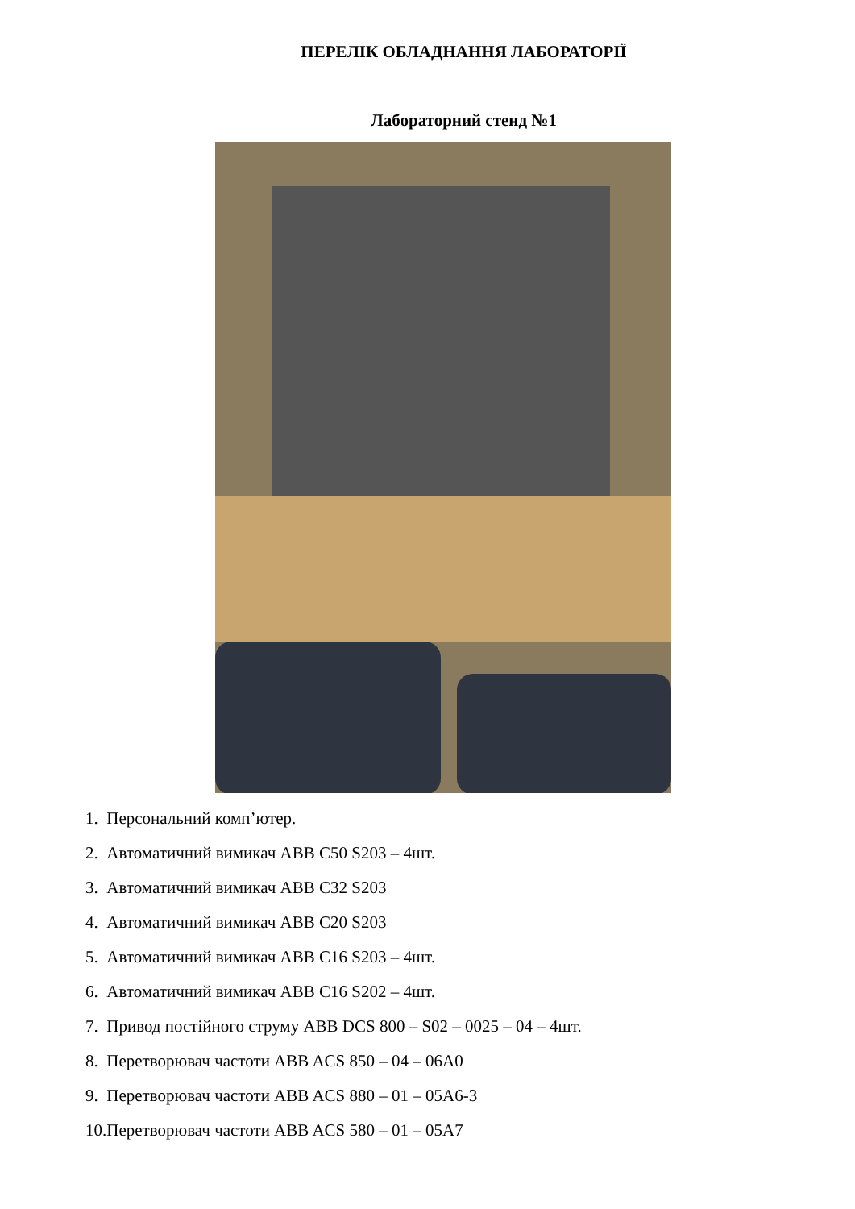ПЕРЕЛІК ОБЛАДНАННЯ ЛАБОРАТОРІЇ
Лабораторний стенд №1
1. Персональний комп’ютер.
2. Автоматичний вимикач ABB C50 S203 – 4шт.
3. Автоматичний вимикач ABB C32 S203
4. Автоматичний вимикач ABB C20 S203
5. Автоматичний вимикач ABB C16 S203 – 4шт.
6. Автоматичний вимикач ABB C16 S202 – 4шт.
7. Привод постійного струму ABB DCS 800 – S02 – 0025 – 04 – 4шт.
8. Перетворювач частоти ABB ACS 850 – 04 – 06A0
9. Перетворювач частоти ABB ACS 880 – 01 – 05A6-3
10.Перетворювач частоти ABB ACS 580 – 01 – 05A7